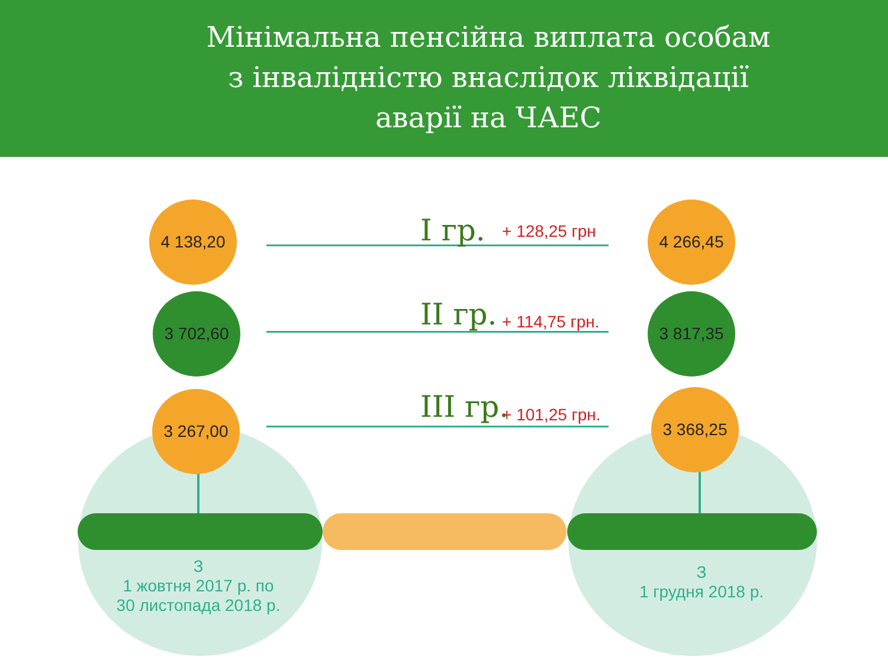Мінімальна пенсійна виплата особам
з інвалідністю внаслідок ліквідації
аварії на ЧАЕС
4 138,20
3 702,60
3 267,00
4 266,45
3 817,35
3 368,25
I гр. + 128,25 грн
II гр. + 114,75 грн.
III гр. + 101,25 грн.
З
1 жовтня 2017 р. по
30 листопада 2018 р.
З
1 грудня 2018 р.